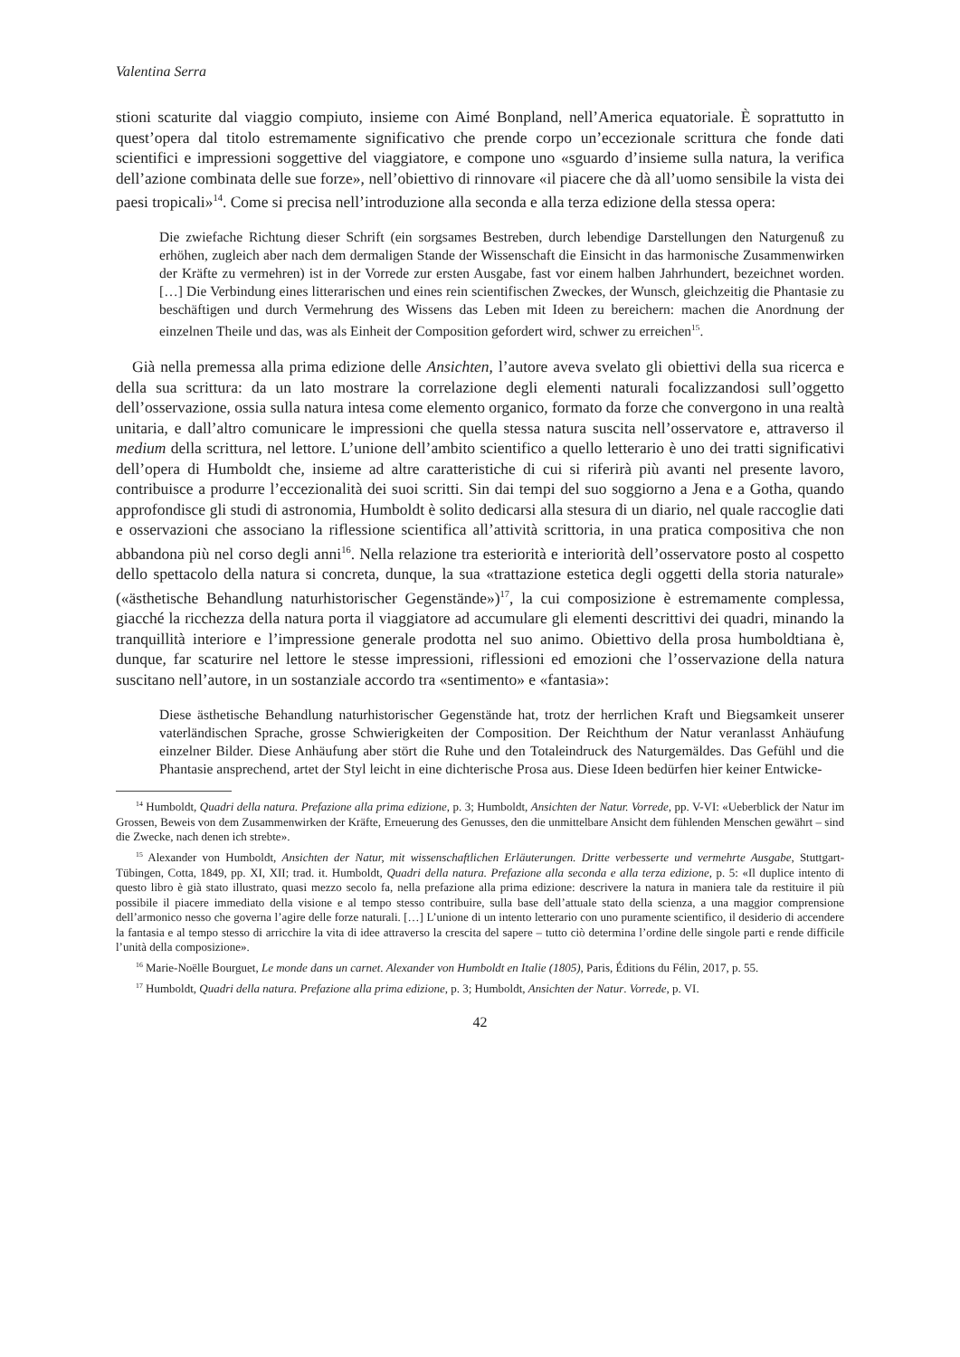Valentina Serra
stioni scaturite dal viaggio compiuto, insieme con Aimé Bonpland, nell’America equatoriale. È soprattutto in quest’opera dal titolo estremamente significativo che prende corpo un’eccezionale scrittura che fonde dati scientifici e impressioni soggettive del viaggiatore, e compone uno «sguardo d’insieme sulla natura, la verifica dell’azione combinata delle sue forze», nell’obiettivo di rinnovare «il piacere che dà all’uomo sensibile la vista dei paesi tropicali»<sup>14</sup>. Come si precisa nell’introduzione alla seconda e alla terza edizione della stessa opera:
Die zwiefache Richtung dieser Schrift (ein sorgsames Bestreben, durch lebendige Darstellungen den Naturgenuß zu erhöhen, zugleich aber nach dem dermaligen Stande der Wissenschaft die Einsicht in das harmonische Zusammenwirken der Kräfte zu vermehren) ist in der Vorrede zur ersten Ausgabe, fast vor einem halben Jahrhundert, bezeichnet worden. […] Die Verbindung eines litterarischen und eines rein scientifischen Zweckes, der Wunsch, gleichzeitig die Phantasie zu beschäftigen und durch Vermehrung des Wissens das Leben mit Ideen zu bereichern: machen die Anordnung der einzelnen Theile und das, was als Einheit der Composition gefordert wird, schwer zu erreichen<sup>15</sup>.
Già nella premessa alla prima edizione delle Ansichten, l’autore aveva svelato gli obiettivi della sua ricerca e della sua scrittura: da un lato mostrare la correlazione degli elementi naturali focalizzandosi sull’oggetto dell’osservazione, ossia sulla natura intesa come elemento organico, formato da forze che convergono in una realtà unitaria, e dall’altro comunicare le impressioni che quella stessa natura suscita nell’osservatore e, attraverso il medium della scrittura, nel lettore. L’unione dell’ambito scientifico a quello letterario è uno dei tratti significativi dell’opera di Humboldt che, insieme ad altre caratteristiche di cui si riferirà più avanti nel presente lavoro, contribuisce a produrre l’eccezionalità dei suoi scritti. Sin dai tempi del suo soggiorno a Jena e a Gotha, quando approfondisce gli studi di astronomia, Humboldt è solito dedicarsi alla stesura di un diario, nel quale raccoglie dati e osservazioni che associano la riflessione scientifica all’attività scrittoria, in una pratica compositiva che non abbandona più nel corso degli anni<sup>16</sup>. Nella relazione tra esteriorità e interiorità dell’osservatore posto al cospetto dello spettacolo della natura si concreta, dunque, la sua «trattazione estetica degli oggetti della storia naturale» («ästhetische Behandlung naturhistorischer Gegenstände»)<sup>17</sup>, la cui composizione è estremamente complessa, giacché la ricchezza della natura porta il viaggiatore ad accumulare gli elementi descrittivi dei quadri, minando la tranquillità interiore e l’impressione generale prodotta nel suo animo. Obiettivo della prosa humboldtiana è, dunque, far scaturire nel lettore le stesse impressioni, riflessioni ed emozioni che l’osservazione della natura suscitano nell’autore, in un sostanziale accordo tra «sentimento» e «fantasia»:
Diese ästhetische Behandlung naturhistorischer Gegenstände hat, trotz der herrlichen Kraft und Biegsamkeit unserer vaterländischen Sprache, grosse Schwierigkeiten der Composition. Der Reichthum der Natur veranlasst Anhäufung einzelner Bilder. Diese Anhäufung aber stört die Ruhe und den Totaleindruck des Naturgemäldes. Das Gefühl und die Phantasie ansprechend, artet der Styl leicht in eine dichterische Prosa aus. Diese Ideen bedürfen hier keiner Entwicke-
<sup>14</sup> Humboldt, Quadri della natura. Prefazione alla prima edizione, p. 3; Humboldt, Ansichten der Natur. Vorrede, pp. V-VI: «Ueberblick der Natur im Grossen, Beweis von dem Zusammenwirken der Kräfte, Erneuerung des Genusses, den die unmittelbare Ansicht dem fühlenden Menschen gewährt – sind die Zwecke, nach denen ich strebte».
<sup>15</sup> Alexander von Humboldt, Ansichten der Natur, mit wissenschaftlichen Erläuterungen. Dritte verbesserte und vermehrte Ausgabe, Stuttgart-Tübingen, Cotta, 1849, pp. XI, XII; trad. it. Humboldt, Quadri della natura. Prefazione alla seconda e alla terza edizione, p. 5: «Il duplice intento di questo libro è già stato illustrato, quasi mezzo secolo fa, nella prefazione alla prima edizione: descrivere la natura in maniera tale da restituire il più possibile il piacere immediato della visione e al tempo stesso contribuire, sulla base dell’attuale stato della scienza, a una maggior comprensione dell’armonico nesso che governa l’agire delle forze naturali. […] L’unione di un intento letterario con uno puramente scientifico, il desiderio di accendere la fantasia e al tempo stesso di arricchire la vita di idee attraverso la crescita del sapere – tutto ciò determina l’ordine delle singole parti e rende difficile l’unità della composizione».
<sup>16</sup> Marie-Noëlle Bourguet, Le monde dans un carnet. Alexander von Humboldt en Italie (1805), Paris, Éditions du Félin, 2017, p. 55.
<sup>17</sup> Humboldt, Quadri della natura. Prefazione alla prima edizione, p. 3; Humboldt, Ansichten der Natur. Vorrede, p. VI.
42